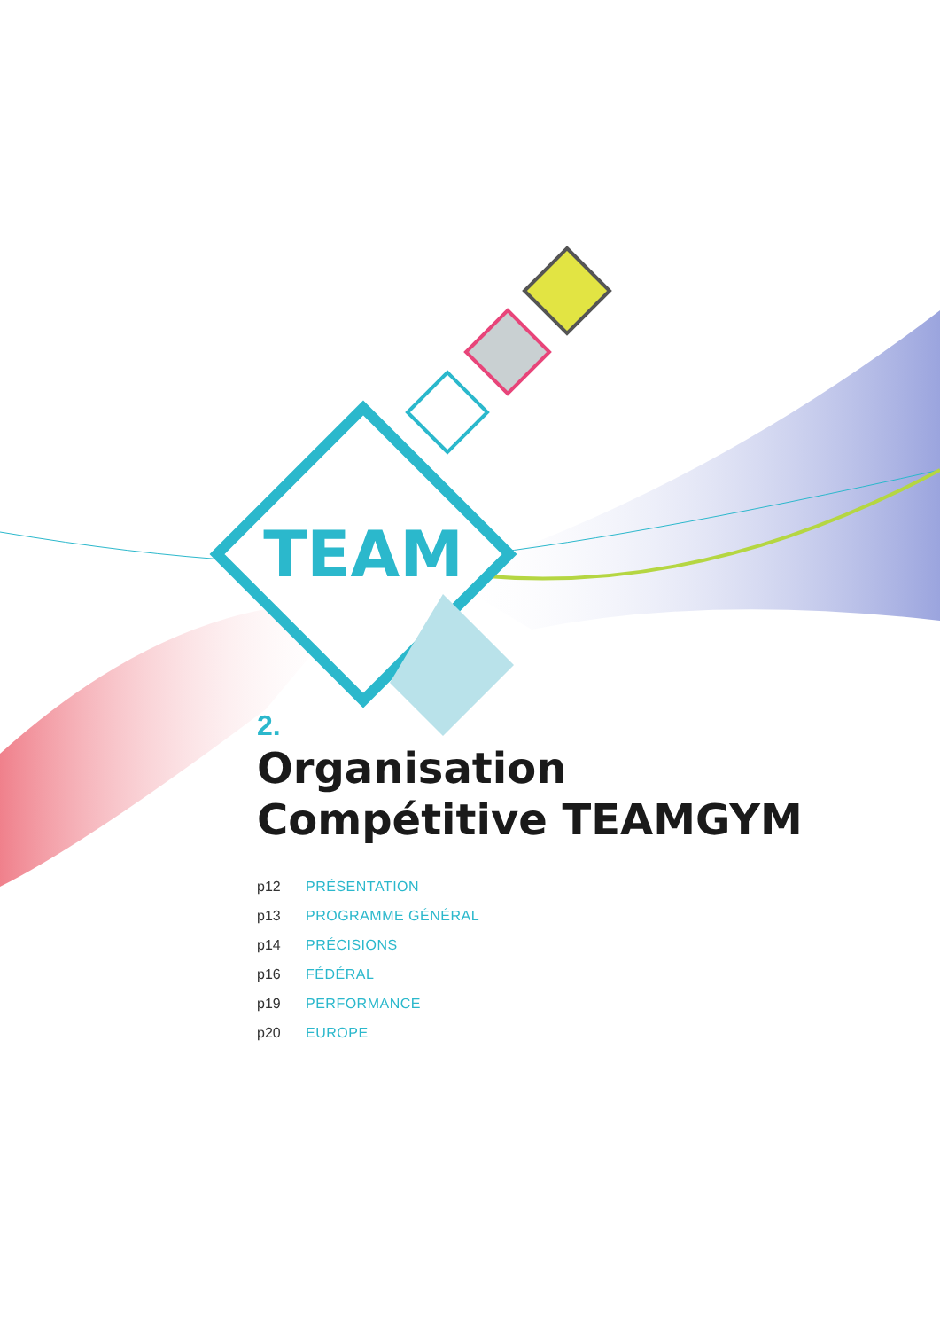TEAM
2.
Organisation
Compétitive TEAMGYM
p12 PRÉSENTATION
p13 PROGRAMME GÉNÉRAL
p14 PRÉCISIONS
p16 FÉDÉRAL
p19 PERFORMANCE
p20 EUROPE